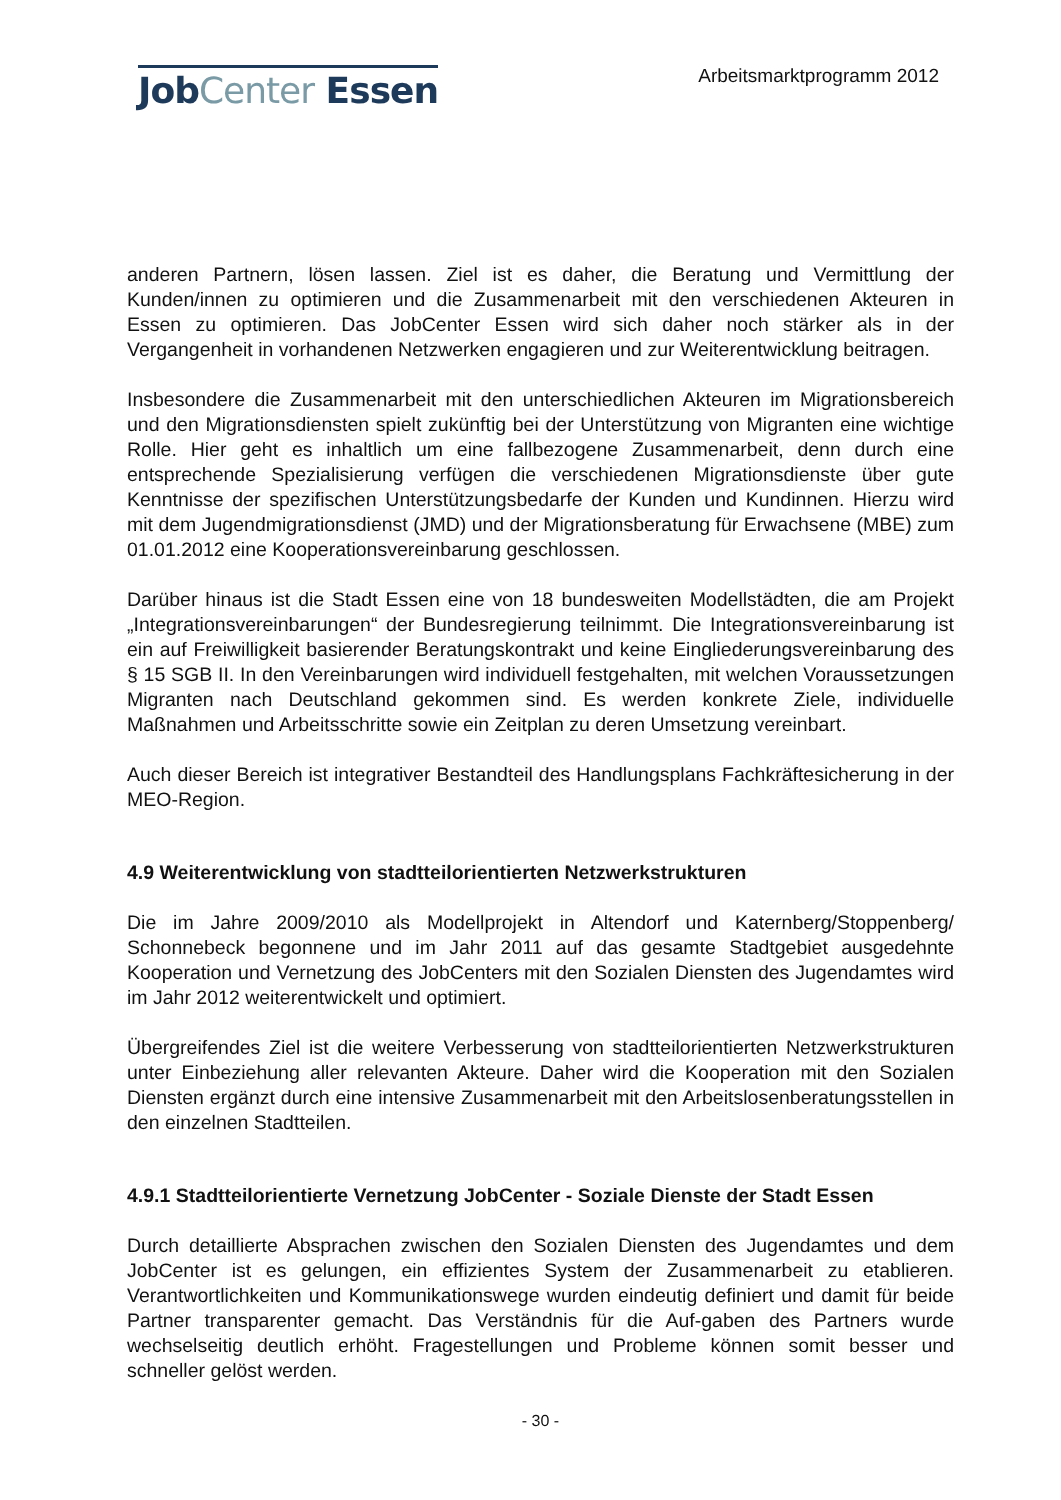JobCenter Essen
Arbeitsmarktprogramm 2012
anderen Partnern, lösen lassen. Ziel ist es daher, die Beratung und Vermittlung der Kunden/innen zu optimieren und die Zusammenarbeit mit den verschiedenen Akteuren in Essen zu optimieren. Das JobCenter Essen wird sich daher noch stärker als in der Vergangenheit in vorhandenen Netzwerken engagieren und zur Weiterentwicklung beitragen.
Insbesondere die Zusammenarbeit mit den unterschiedlichen Akteuren im Migrationsbereich und den Migrationsdiensten spielt zukünftig bei der Unterstützung von Migranten eine wichtige Rolle. Hier geht es inhaltlich um eine fallbezogene Zusammenarbeit, denn durch eine entsprechende Spezialisierung verfügen die verschiedenen Migrationsdienste über gute Kenntnisse der spezifischen Unterstützungsbedarfe der Kunden und Kundinnen. Hierzu wird mit dem Jugendmigrationsdienst (JMD) und der Migrationsberatung für Erwachsene (MBE) zum 01.01.2012 eine Kooperationsvereinbarung geschlossen.
Darüber hinaus ist die Stadt Essen eine von 18 bundesweiten Modellstädten, die am Projekt „Integrationsvereinbarungen“ der Bundesregierung teilnimmt. Die Integrationsvereinbarung ist ein auf Freiwilligkeit basierender Beratungskontrakt und keine Eingliederungsvereinbarung des § 15 SGB II. In den Vereinbarungen wird individuell festgehalten, mit welchen Voraussetzungen Migranten nach Deutschland gekommen sind. Es werden konkrete Ziele, individuelle Maßnahmen und Arbeitsschritte sowie ein Zeitplan zu deren Umsetzung vereinbart.
Auch dieser Bereich ist integrativer Bestandteil des Handlungsplans Fachkräftesicherung in der MEO-Region.
4.9 Weiterentwicklung von stadtteilorientierten Netzwerkstrukturen
Die im Jahre 2009/2010 als Modellprojekt in Altendorf und Katernberg/Stoppenberg/ Schonnebeck begonnene und im Jahr 2011 auf das gesamte Stadtgebiet ausgedehnte Kooperation und Vernetzung des JobCenters mit den Sozialen Diensten des Jugendamtes wird im Jahr 2012 weiterentwickelt und optimiert.
Übergreifendes Ziel ist die weitere Verbesserung von stadtteilorientierten Netzwerkstrukturen unter Einbeziehung aller relevanten Akteure. Daher wird die Kooperation mit den Sozialen Diensten ergänzt durch eine intensive Zusammenarbeit mit den Arbeitslosenberatungsstellen in den einzelnen Stadtteilen.
4.9.1 Stadtteilorientierte Vernetzung JobCenter - Soziale Dienste der Stadt Essen
Durch detaillierte Absprachen zwischen den Sozialen Diensten des Jugendamtes und dem JobCenter ist es gelungen, ein effizientes System der Zusammenarbeit zu etablieren. Verantwortlichkeiten und Kommunikationswege wurden eindeutig definiert und damit für beide Partner transparenter gemacht. Das Verständnis für die Auf-gaben des Partners wurde wechselseitig deutlich erhöht. Fragestellungen und Probleme können somit besser und schneller gelöst werden.
- 30 -